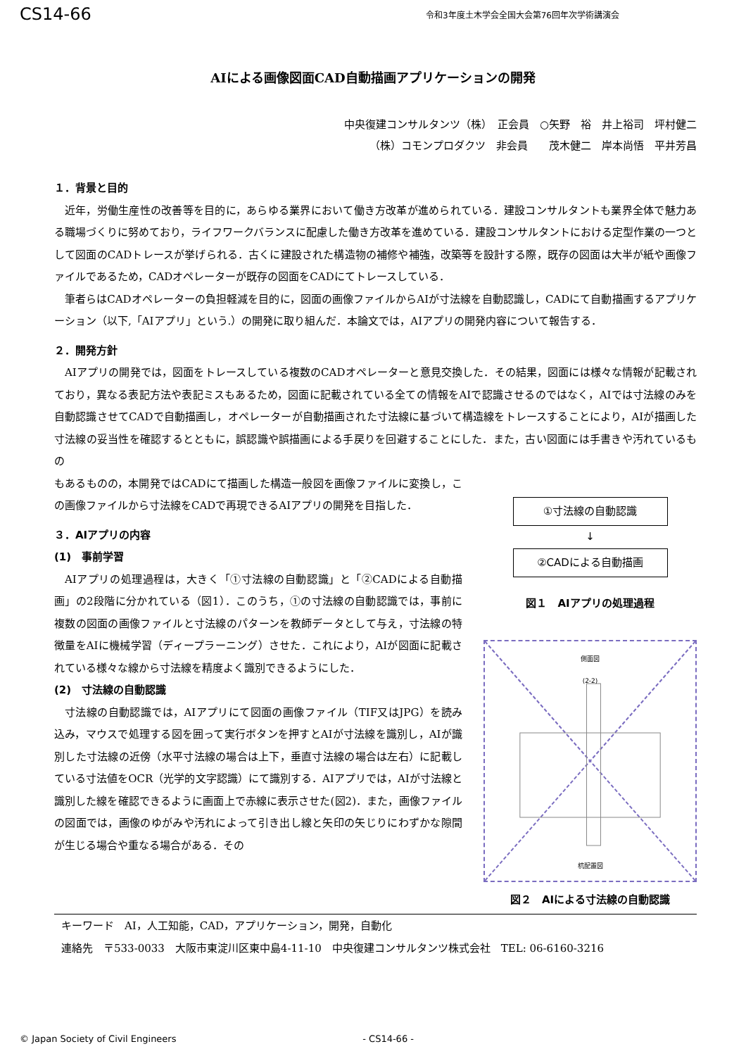CS14-66 令和3年度土木学会全国大会第76回年次学術講演会
AIによる画像図面CAD自動描画アプリケーションの開発
中央復建コンサルタンツ（株）　正会員　○矢野　裕　井上裕司　坪村健二
（株）コモンプロダクツ　非会員　　茂木健二　岸本尚悟　平井芳昌
１．背景と目的
近年，労働生産性の改善等を目的に，あらゆる業界において働き方改革が進められている．建設コンサルタントも業界全体で魅力ある職場づくりに努めており，ライフワークバランスに配慮した働き方改革を進めている．建設コンサルタントにおける定型作業の一つとして図面のCADトレースが挙げられる．古くに建設された構造物の補修や補強，改築等を設計する際，既存の図面は大半が紙や画像ファイルであるため，CADオペレーターが既存の図面をCADにてトレースしている．
筆者らはCADオペレーターの負担軽減を目的に，図面の画像ファイルからAIが寸法線を自動認識し，CADにて自動描画するアプリケーション（以下,「AIアプリ」という.）の開発に取り組んだ．本論文では，AIアプリの開発内容について報告する．
２．開発方針
AIアプリの開発では，図面をトレースしている複数のCADオペレーターと意見交換した．その結果，図面には様々な情報が記載されており，異なる表記方法や表記ミスもあるため，図面に記載されている全ての情報をAIで認識させるのではなく，AIでは寸法線のみを自動認識させてCADで自動描画し，オペレーターが自動描画された寸法線に基づいて構造線をトレースすることにより，AIが描画した寸法線の妥当性を確認するとともに，誤認識や誤描画による手戻りを回避することにした．また，古い図面には手書きや汚れているもの
もあるものの，本開発ではCADにて描画した構造一般図を画像ファイルに変換し，この画像ファイルから寸法線をCADで再現できるAIアプリの開発を目指した．
３．AIアプリの内容
(1)　事前学習
AIアプリの処理過程は，大きく「①寸法線の自動認識」と「②CADによる自動描画」の2段階に分かれている（図1）．このうち，①の寸法線の自動認識では，事前に複数の図面の画像ファイルと寸法線のパターンを教師データとして与え，寸法線の特徴量をAIに機械学習（ディープラーニング）させた．これにより，AIが図面に記載されている様々な線から寸法線を精度よく識別できるようにした．
(2)　寸法線の自動認識
寸法線の自動認識では，AIアプリにて図面の画像ファイル（TIF又はJPG）を読み込み，マウスで処理する図を囲って実行ボタンを押すとAIが寸法線を識別し，AIが識別した寸法線の近傍（水平寸法線の場合は上下，垂直寸法線の場合は左右）に記載している寸法値をOCR（光学的文字認識）にて識別する．AIアプリでは，AIが寸法線と識別した線を確認できるように画面上で赤線に表示させた(図2)．また，画像ファイルの図面では，画像のゆがみや汚れによって引き出し線と矢印の矢じりにわずかな隙間が生じる場合や重なる場合がある．その
①寸法線の自動認識
↓
②CADによる自動描画
図１　AIアプリの処理過程
側面図
(2-2)
杭配置図
図２　AIによる寸法線の自動認識
キーワード　AI，人工知能，CAD，アプリケーション，開発，自動化
連絡先　〒533-0033　大阪市東淀川区東中島4-11-10　中央復建コンサルタンツ株式会社　TEL: 06-6160-3216
© Japan Society of Civil Engineers - CS14-66 -